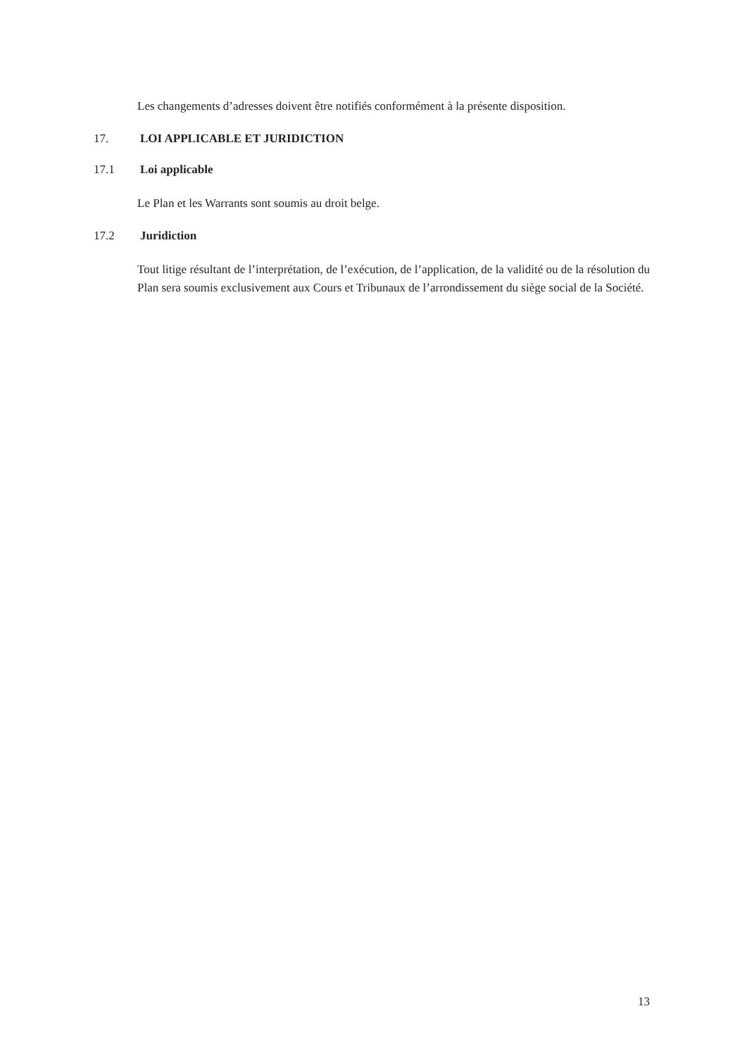Les changements d’adresses doivent être notifiés conformément à la présente disposition.
17. LOI APPLICABLE ET JURIDICTION
17.1 Loi applicable
Le Plan et les Warrants sont soumis au droit belge.
17.2 Juridiction
Tout litige résultant de l’interprétation, de l’exécution, de l’application, de la validité ou de la résolution du Plan sera soumis exclusivement aux Cours et Tribunaux de l’arrondissement du siège social de la Société.
13